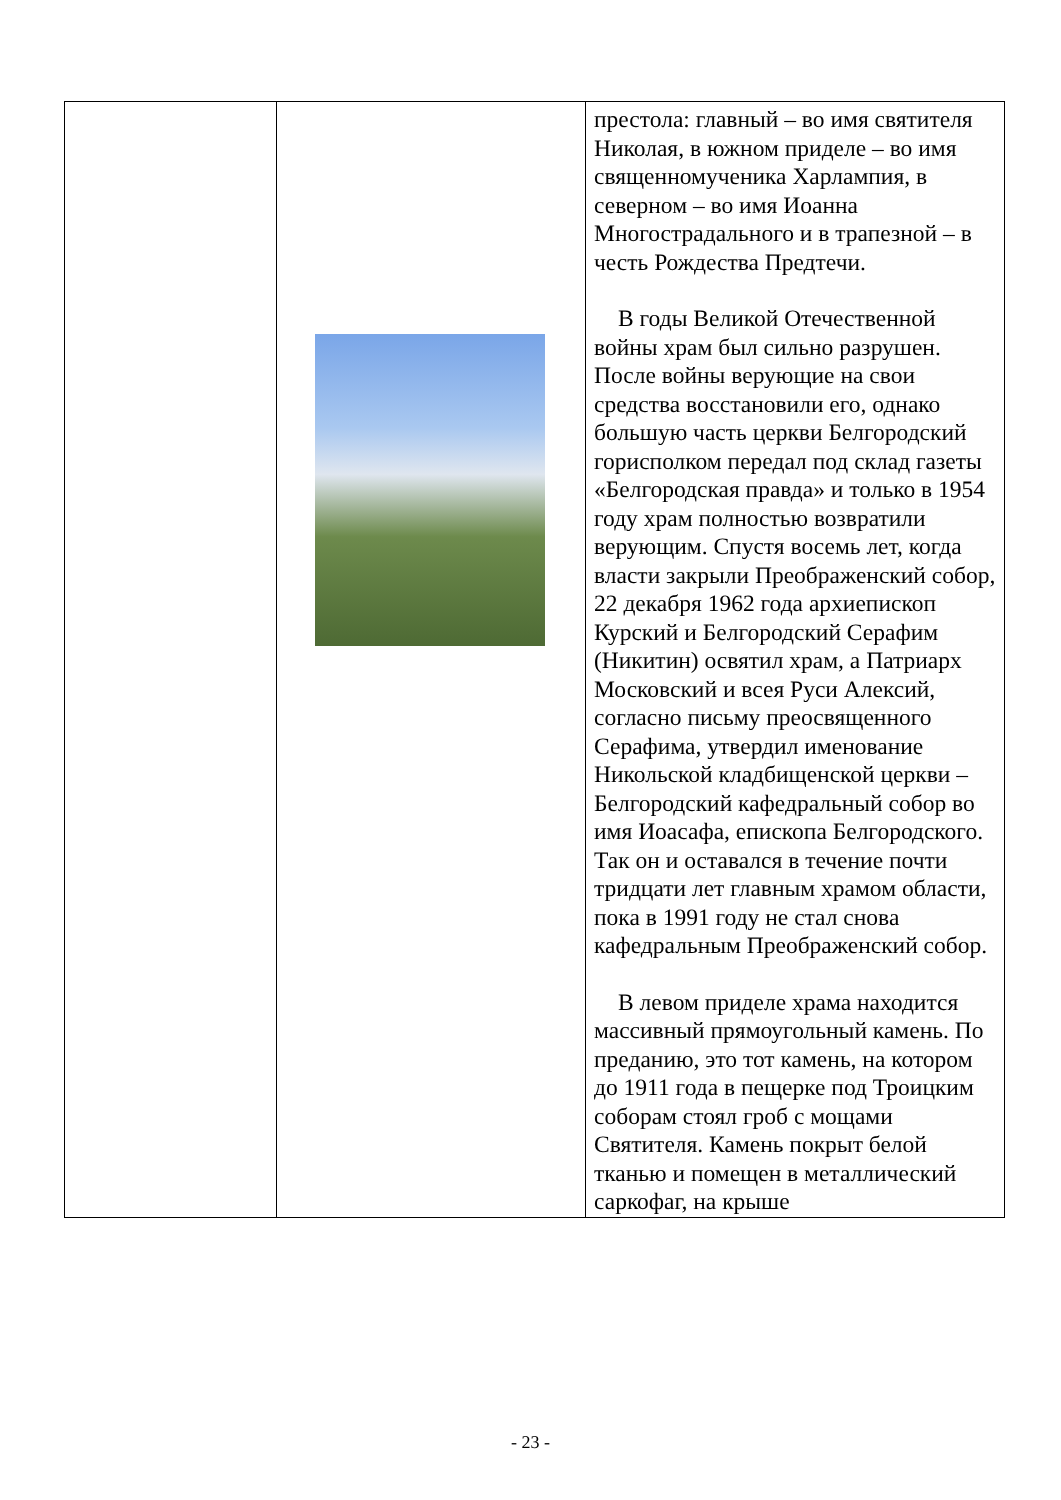| | | престола: главный – во имя святителя Николая, в южном приделе – во имя священномученика Харлампия, в северном – во имя Иоанна Многострадального и в трапезной – в честь Рождества Предтечи. В годы Великой Отечественной войны храм был сильно разрушен. После войны верующие на свои средства восстановили его, однако большую часть церкви Белгородский горисполком передал под склад газеты «Белгородская правда» и только в 1954 году храм полностью возвратили верующим. Спустя восемь лет, когда власти закрыли Преображенский собор, 22 декабря 1962 года архиепископ Курский и Белгородский Серафим (Никитин) освятил храм, а Патриарх Московский и всея Руси Алексий, согласно письму преосвященного Серафима, утвердил именование Никольской кладбищенской церкви – Белгородский кафедральный собор во имя Иоасафа, епископа Белгородского. Так он и оставался в течение почти тридцати лет главным храмом области, пока в 1991 году не стал снова кафедральным Преображенский собор. В левом приделе храма находится массивный прямоугольный камень. По преданию, это тот камень, на котором до 1911 года в пещерке под Троицким соборам стоял гроб с мощами Святителя. Камень покрыт белой тканью и помещен в металлический саркофаг, на крыше |
- 23 -